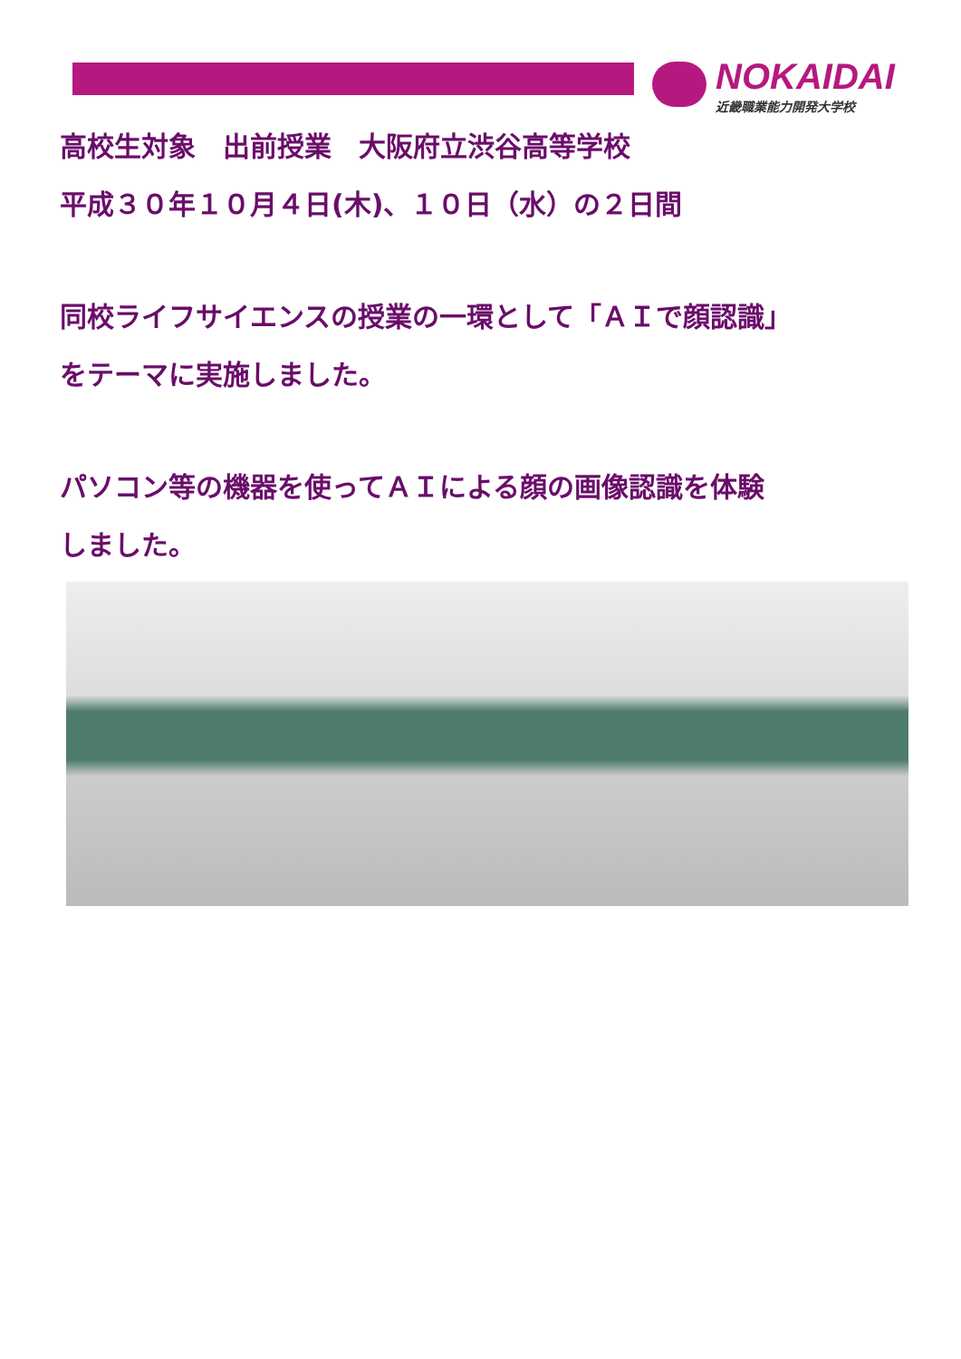NOKAIDAI
近畿職業能力開発大学校
高校生対象　出前授業　大阪府立渋谷高等学校
平成３０年１０月４日(木)、１０日（水）の２日間
同校ライフサイエンスの授業の一環として「ＡＩで顔認識」
をテーマに実施しました。
パソコン等の機器を使ってＡＩによる顔の画像認識を体験
しました。